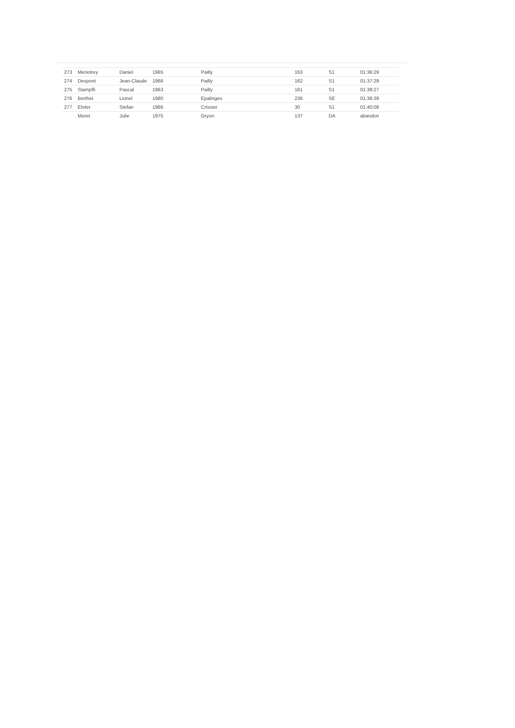| 273 | Menetrey | Daniel | 1965 | Pailly | | 163 | S1 | 01:36:29 |
| 274 | Despont | Jean-Claude | 1966 | Pailly | | 162 | S1 | 01:37:29 |
| 275 | Stampfli | Pascal | 1963 | Pailly | | 161 | S1 | 01:38:27 |
| 276 | Berthet | Lionel | 1980 | Epalinges | | 236 | SE | 01:38:39 |
| 277 | Ehrler | Stefan | 1966 | Crissier | | 30 | S1 | 01:40:08 |
| | Moret | Julie | 1975 | Gryon | | 137 | DA | abandon |